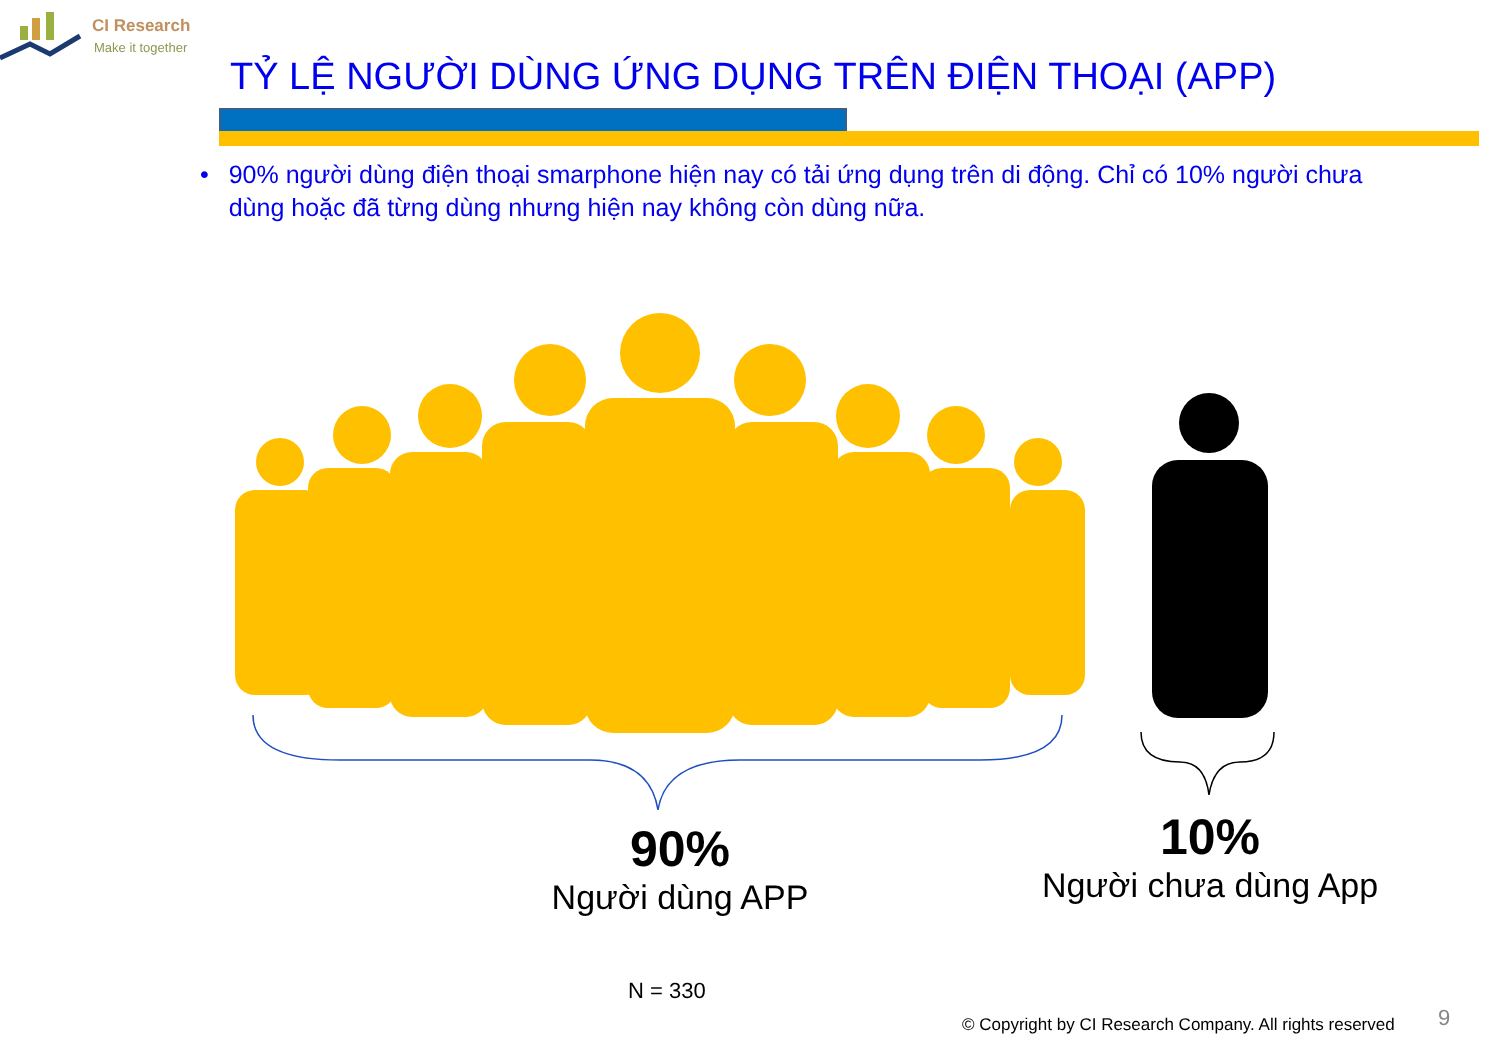CI Research
Make it together
TỶ LỆ NGƯỜI DÙNG ỨNG DỤNG TRÊN ĐIỆN THOẠI (APP)
• 90% người dùng điện thoại smarphone hiện nay có tải ứng dụng trên di động. Chỉ có 10% người chưa dùng hoặc đã từng dùng nhưng hiện nay không còn dùng nữa.
90%
Người dùng APP
10%
Người chưa dùng App
N = 330
© Copyright by CI Research Company. All rights reserved
9